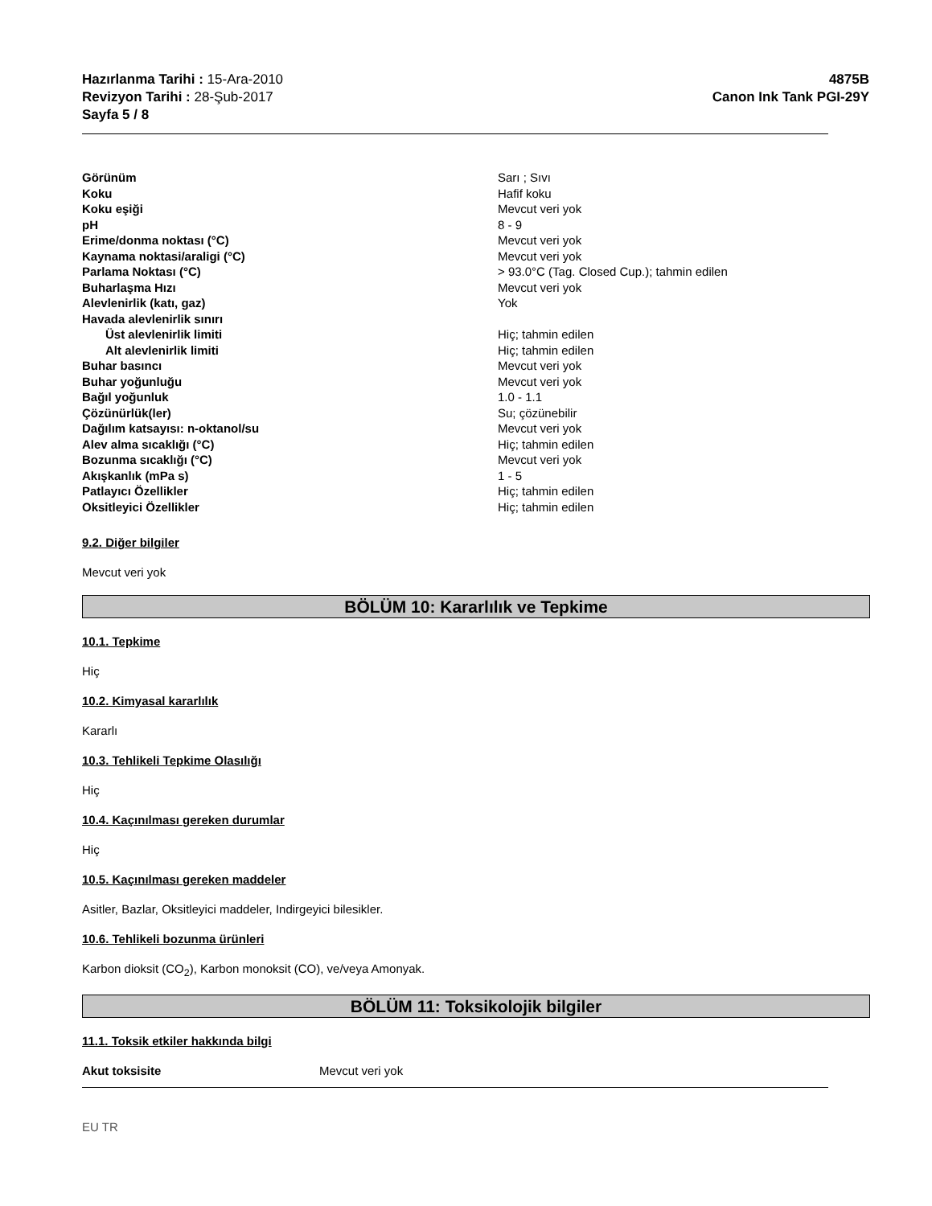Hazırlanma Tarihi : 15-Ara-2010
Revizyon Tarihi : 28-Şub-2017
Sayfa 5 / 8
4875B
Canon Ink Tank PGI-29Y
| Görünüm | Sarı ; Sıvı |
| Koku | Hafif koku |
| Koku eşiği | Mevcut veri yok |
| pH | 8 - 9 |
| Erime/donma noktası (°C) | Mevcut veri yok |
| Kaynama noktasi/araligi (°C) | Mevcut veri yok |
| Parlama Noktası (°C) | > 93.0°C (Tag. Closed Cup.); tahmin edilen |
| Buharlaşma Hızı | Mevcut veri yok |
| Alevlenirlik (katı, gaz) | Yok |
| Havada alevlenirlik sınırı | |
| Üst alevlenirlik limiti | Hiç; tahmin edilen |
| Alt alevlenirlik limiti | Hiç; tahmin edilen |
| Buhar basıncı | Mevcut veri yok |
| Buhar yoğunluğu | Mevcut veri yok |
| Bağıl yoğunluk | 1.0 - 1.1 |
| Çözünürlük(ler) | Su; çözünebilir |
| Dağılım katsayısı: n-oktanol/su | Mevcut veri yok |
| Alev alma sıcaklığı (°C) | Hiç; tahmin edilen |
| Bozunma sıcaklığı (°C) | Mevcut veri yok |
| Akışkanlık (mPa s) | 1 - 5 |
| Patlayıcı Özellikler | Hiç; tahmin edilen |
| Oksitleyici Özellikler | Hiç; tahmin edilen |
9.2. Diğer bilgiler
Mevcut veri yok
BÖLÜM 10: Kararlılık ve Tepkime
10.1. Tepkime
Hiç
10.2. Kimyasal kararlılık
Kararlı
10.3. Tehlikeli Tepkime Olasılığı
Hiç
10.4. Kaçınılması gereken durumlar
Hiç
10.5. Kaçınılması gereken maddeler
Asitler, Bazlar, Oksitleyici maddeler, Indirgeyici bilesikler.
10.6. Tehlikeli bozunma ürünleri
Karbon dioksit (CO<sub>2</sub>), Karbon monoksit (CO), ve/veya Amonyak.
BÖLÜM 11: Toksikolojik bilgiler
11.1. Toksik etkiler hakkında bilgi
Akut toksisite Mevcut veri yok
EU TR